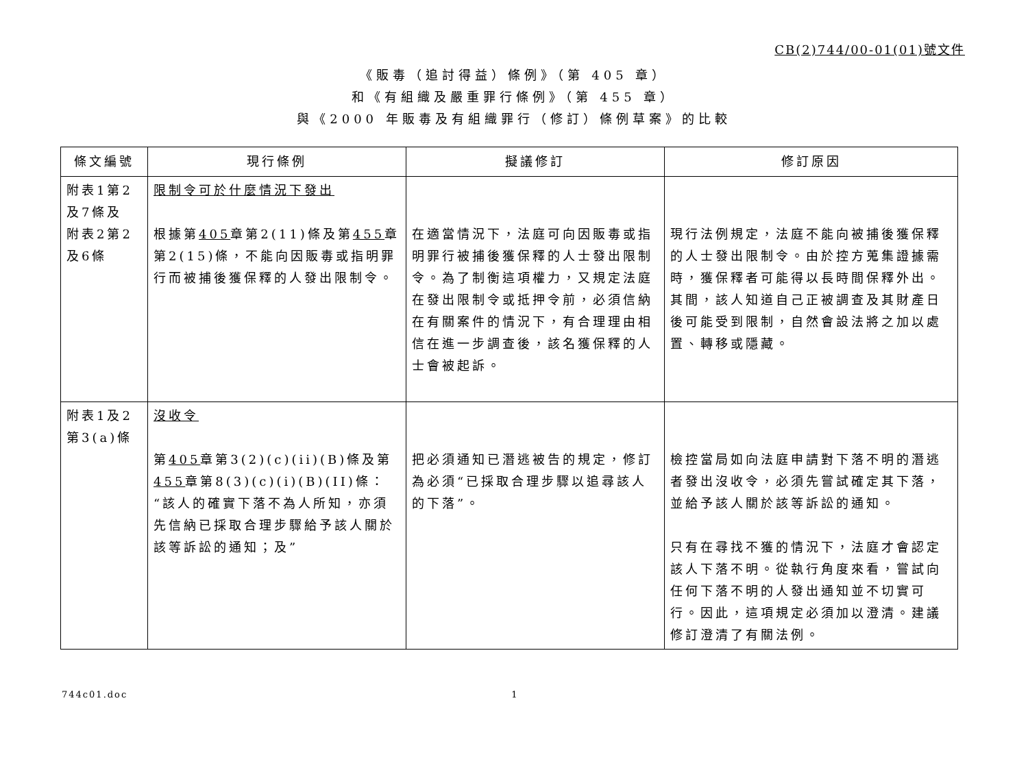CB(2)744/00-01(01)號文件
《販毒（追討得益）條例》（第 405 章）
和《有組織及嚴重罪行條例》（第 455 章）
與《2000 年販毒及有組織罪行（修訂）條例草案》的比較
| 條文編號 | 現行條例 | 擬議修訂 | 修訂原因 |
| --- | --- | --- | --- |
| 附表1第2及7條及 附表2第2及6條 | 限制令可於什麼情況下發出 根據第 405 章第2(11)條及第 455 章第2(15)條，不能向因販毒或指明罪行而被捕後獲保釋的人發出限制令。 | 在適當情況下，法庭可向因販毒或指明罪行被捕後獲保釋的人士發出限制令。為了制衡這項權力，又規定法庭在發出限制令或抵押令前，必須信納在有關案件的情況下，有合理理由相信在進一步調查後，該名獲保釋的人士會被起訴。 | 現行法例規定，法庭不能向被捕後獲保釋的人士發出限制令。由於控方蒐集證據需時，獲保釋者可能得以長時間保釋外出。其間，該人知道自己正被調查及其財產日後可能受到限制，自然會設法將之加以處置、轉移或隱藏。 |
| 附表1及2第3(a)條 | 沒收令 第 405 章第3(2)(c)(ii)(B)條及第 455 章第8(3)(c)(i)(B)(II)條： “該人的確實下落不為人所知，亦須先信納已採取合理步驟給予該人關於該等訴訟的通知；及” | 把必須通知已潛逃被告的規定，修訂為必須“已採取合理步驟以追尋該人的下落”。 | 檢控當局如向法庭申請對下落不明的潛逃者發出沒收令，必須先嘗試確定其下落，並給予該人關於該等訴訟的通知。 只有在尋找不獲的情況下，法庭才會認定該人下落不明。從執行角度來看，嘗試向任何下落不明的人發出通知並不切實可行。因此，這項規定必須加以澄清。建議修訂澄清了有關法例。 |
744c01.doc 1